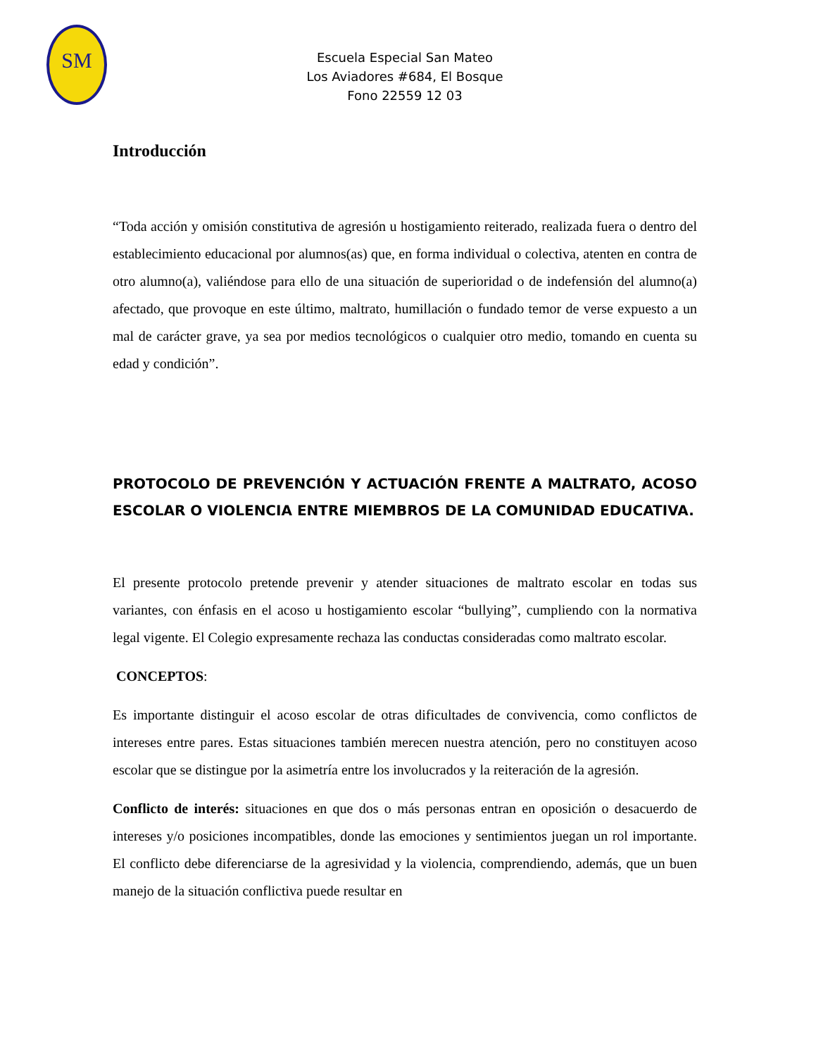SM
Escuela Especial San Mateo
Los Aviadores #684, El Bosque
Fono 22559 12 03
Introducción
“Toda acción y omisión constitutiva de agresión u hostigamiento reiterado, realizada fuera o dentro del establecimiento educacional por alumnos(as) que, en forma individual o colectiva, atenten en contra de otro alumno(a), valiéndose para ello de una situación de superioridad o de indefensión del alumno(a) afectado, que provoque en este último, maltrato, humillación o fundado temor de verse expuesto a un mal de carácter grave, ya sea por medios tecnológicos o cualquier otro medio, tomando en cuenta su edad y condición”.
PROTOCOLO DE PREVENCIÓN Y ACTUACIÓN FRENTE A MALTRATO, ACOSO ESCOLAR O VIOLENCIA ENTRE MIEMBROS DE LA COMUNIDAD EDUCATIVA.
El presente protocolo pretende prevenir y atender situaciones de maltrato escolar en todas sus variantes, con énfasis en el acoso u hostigamiento escolar “bullying”, cumpliendo con la normativa legal vigente. El Colegio expresamente rechaza las conductas consideradas como maltrato escolar.
CONCEPTOS:
Es importante distinguir el acoso escolar de otras dificultades de convivencia, como conflictos de intereses entre pares. Estas situaciones también merecen nuestra atención, pero no constituyen acoso escolar que se distingue por la asimetría entre los involucrados y la reiteración de la agresión.
Conflicto de interés: situaciones en que dos o más personas entran en oposición o desacuerdo de intereses y/o posiciones incompatibles, donde las emociones y sentimientos juegan un rol importante. El conflicto debe diferenciarse de la agresividad y la violencia, comprendiendo, además, que un buen manejo de la situación conflictiva puede resultar en